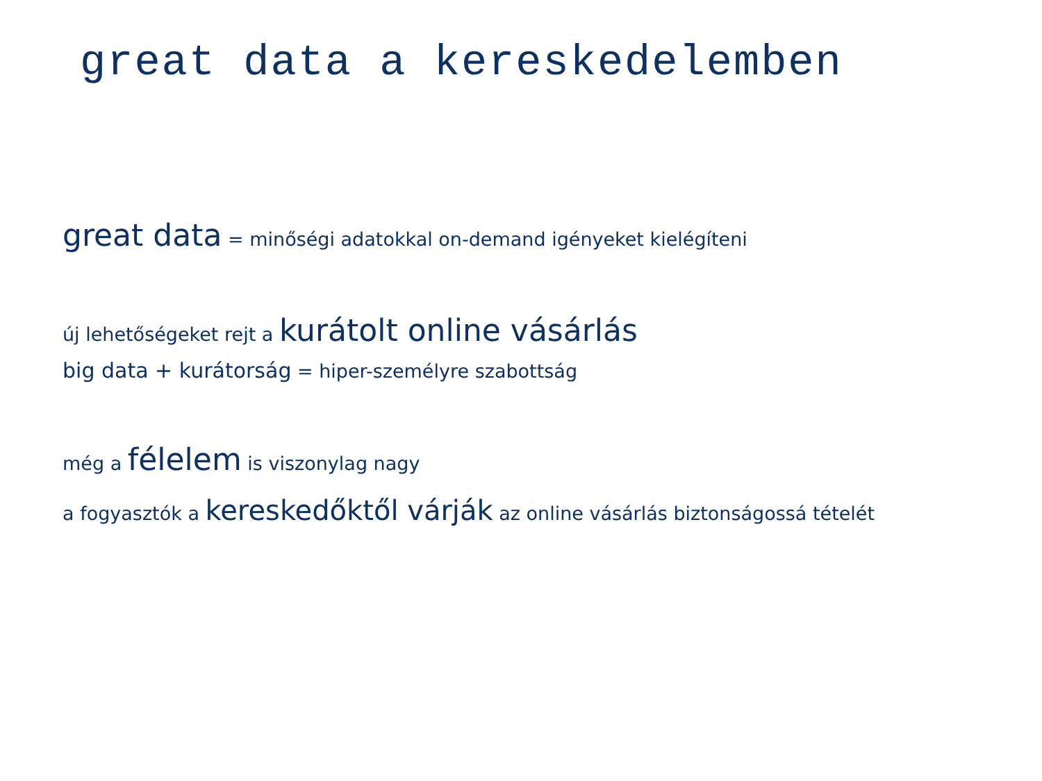great data a kereskedelemben
great data = minőségi adatokkal on-demand igényeket kielégíteni
új lehetőségeket rejt a kurátolt online vásárlás
big data + kurátorság = hiper-személyre szabottság
még a félelem is viszonylag nagy
a fogyasztók a kereskedőktől várják az online vásárlás biztonságossá tételét